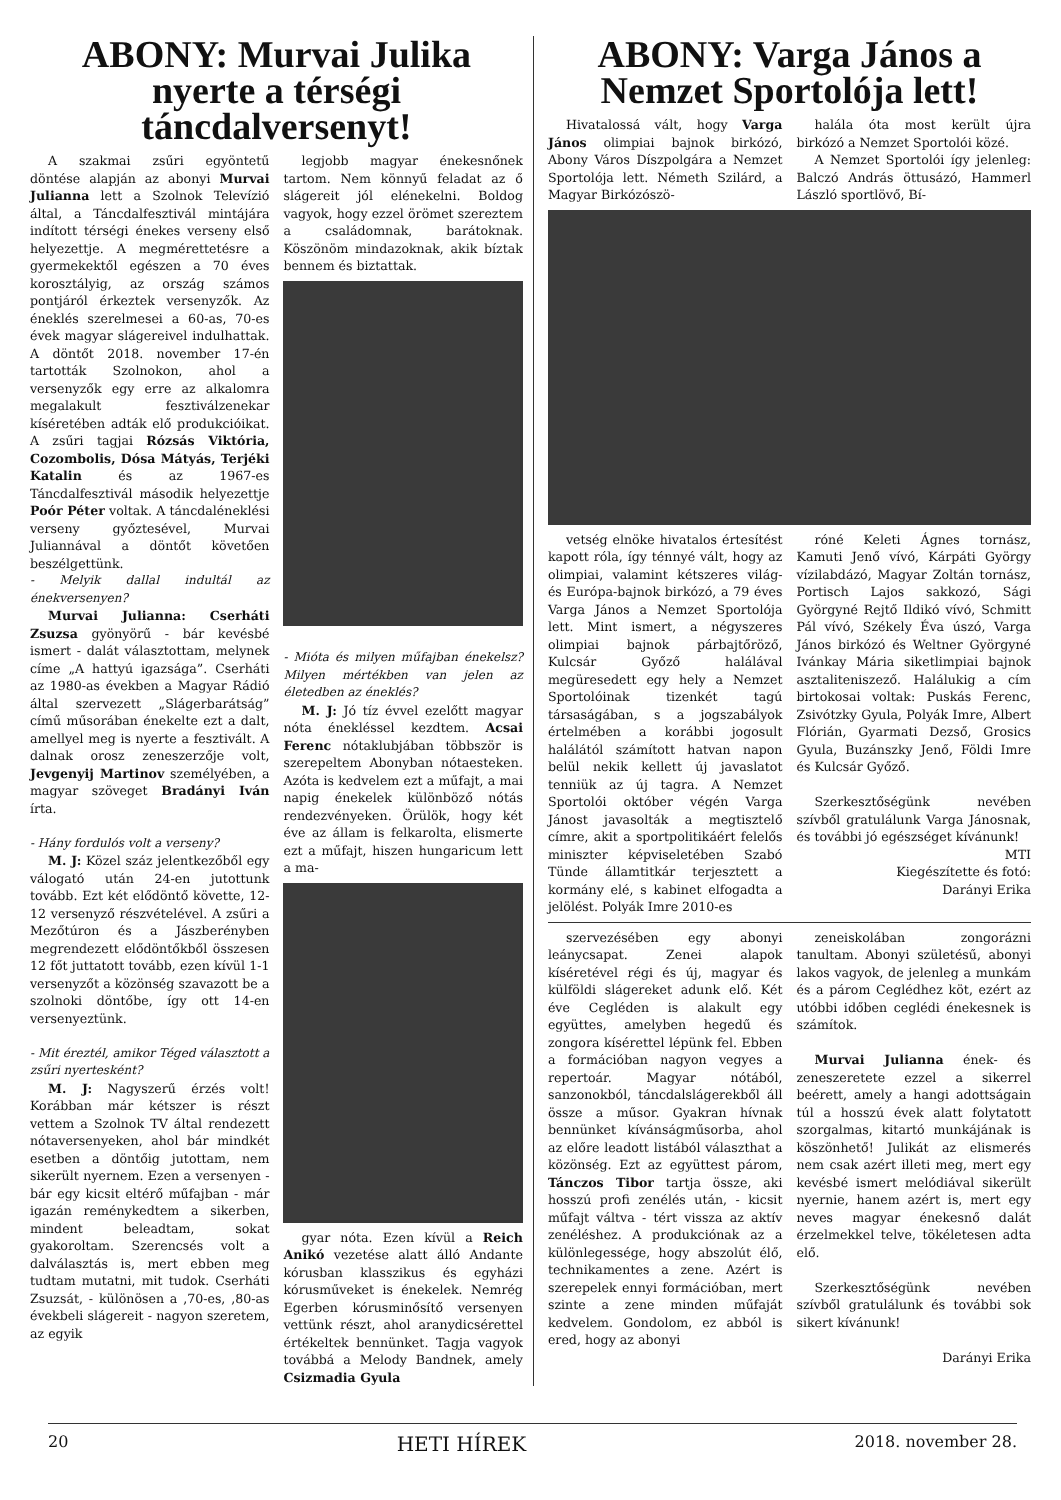ABONY: Murvai Julika nyerte a térségi táncdalversenyt!
A szakmai zsűri egyöntetű döntése alapján az abonyi Murvai Julianna lett a Szolnok Televízió által, a Táncdalfesztivál mintájára indított térségi énekes verseny első helyezettje. A megmérettetésre a gyermekektől egészen a 70 éves korosztályig, az ország számos pontjáról érkeztek versenyzők. Az éneklés szerelmesei a 60-as, 70-es évek magyar slágereivel indulhattak. A döntőt 2018. november 17-én tartották Szolnokon, ahol a versenyzők egy erre az alkalomra megalakult fesztiválzenekar kíséretében adták elő produkcióikat. A zsűri tagjai Rózsás Viktória, Cozombolis, Dósa Mátyás, Terjéki Katalin és az 1967-es Táncdalfesztivál második helyezettje Poór Péter voltak. A táncdaléneklési verseny győztesével, Murvai Juliannával a döntőt követően beszélgettünk.
- Melyik dallal indultál az énekversenyen?
Murvai Julianna: Cserháti Zsuzsa gyönyörű - bár kevésbé ismert - dalát választottam, melynek címe „A hattyú igazsága”. Cserháti az 1980-as években a Magyar Rádió által szervezett „Slágerbarátság” című műsorában énekelte ezt a dalt, amellyel meg is nyerte a fesztivált. A dalnak orosz zeneszerzője volt, Jevgenyij Martinov személyében, a magyar szöveget Bradányi Iván írta.
- Hány fordulós volt a verseny?
M. J: Közel száz jelentkezőből egy válogató után 24-en jutottunk tovább. Ezt két elődöntő követte, 12-12 versenyző részvételével. A zsűri a Mezőtúron és a Jászberényben megrendezett elődöntőkből összesen 12 főt juttatott tovább, ezen kívül 1-1 versenyzőt a közönség szavazott be a szolnoki döntőbe, így ott 14-en versenyeztünk.
- Mit éreztél, amikor Téged választott a zsűri nyertesként?
M. J: Nagyszerű érzés volt! Korábban már kétszer is részt vettem a Szolnok TV által rendezett nótaversenyeken, ahol bár mindkét esetben a döntőig jutottam, nem sikerült nyernem. Ezen a versenyen - bár egy kicsit eltérő műfajban - már igazán reménykedtem a sikerben, mindent beleadtam, sokat gyakoroltam. Szerencsés volt a dalválasztás is, mert ebben meg tudtam mutatni, mit tudok. Cserháti Zsuzsát, - különösen a ,70-es, ,80-as évekbeli slágereit - nagyon szeretem, az egyik
legjobb magyar énekesnőnek tartom. Nem könnyű feladat az ő slágereit jól elénekelni. Boldog vagyok, hogy ezzel örömet szereztem a családomnak, barátoknak. Köszönöm mindazoknak, akik bíztak bennem és biztattak.
- Mióta és milyen műfajban énekelsz? Milyen mértékben van jelen az életedben az éneklés?
M. J: Jó tíz évvel ezelőtt magyar nóta énekléssel kezdtem. Acsai Ferenc nótaklubjában többször is szerepeltem Abonyban nótaesteken. Azóta is kedvelem ezt a műfajt, a mai napig énekelek különböző nótás rendezvényeken. Örülök, hogy két éve az állam is felkarolta, elismerte ezt a műfajt, hiszen hungaricum lett a ma-
gyar nóta. Ezen kívül a Reich Anikó vezetése alatt álló Andante kórusban klasszikus és egyházi kórusműveket is énekelek. Nemrég Egerben kórusminősítő versenyen vettünk részt, ahol aranydicsérettel értékeltek bennünket. Tagja vagyok továbbá a Melody Bandnek, amely Csizmadia Gyula
ABONY: Varga János a Nemzet Sportolója lett!
Hivatalossá vált, hogy Varga János olimpiai bajnok birkózó, Abony Város Díszpolgára a Nemzet Sportolója lett. Németh Szilárd, a Magyar Birkózószö-
halála óta most került újra birkózó a Nemzet Sportolói közé.
A Nemzet Sportolói így jelenleg: Balczó András öttusázó, Hammerl László sportlövő, Bí-
vetség elnöke hivatalos értesítést kapott róla, így ténnyé vált, hogy az olimpiai, valamint kétszeres világ- és Európa-bajnok birkózó, a 79 éves Varga János a Nemzet Sportolója lett. Mint ismert, a négyszeres olimpiai bajnok párbajtőröző, Kulcsár Győző halálával megüresedett egy hely a Nemzet Sportolóinak tizenkét tagú társaságában, s a jogszabályok értelmében a korábbi jogosult halálától számított hatvan napon belül nekik kellett új javaslatot tenniük az új tagra. A Nemzet Sportolói október végén Varga Jánost javasolták a megtisztelő címre, akit a sportpolitikáért felelős miniszter képviseletében Szabó Tünde államtitkár terjesztett a kormány elé, s kabinet elfogadta a jelölést. Polyák Imre 2010-es
róné Keleti Ágnes tornász, Kamuti Jenő vívó, Kárpáti György vízilabdázó, Magyar Zoltán tornász, Portisch Lajos sakkozó, Sági Györgyné Rejtő Ildikó vívó, Schmitt Pál vívó, Székely Éva úszó, Varga János birkózó és Weltner Györgyné Ivánkay Mária siketlimpiai bajnok asztaliteniszező. Halálukig a cím birtokosai voltak: Puskás Ferenc, Zsivótzky Gyula, Polyák Imre, Albert Flórián, Gyarmati Dezső, Grosics Gyula, Buzánszky Jenő, Földi Imre és Kulcsár Győző.
Szerkesztőségünk nevében szívből gratulálunk Varga Jánosnak, és további jó egészséget kívánunk!
MTI
Kiegészítette és fotó:
Darányi Erika
szervezésében egy abonyi leánycsapat. Zenei alapok kíséretével régi és új, magyar és külföldi slágereket adunk elő. Két éve Cegléden is alakult egy együttes, amelyben hegedű és zongora kísérettel lépünk fel. Ebben a formációban nagyon vegyes a repertoár. Magyar nótából, sanzonokból, táncdalslágerekből áll össze a műsor. Gyakran hívnak bennünket kívánságműsorba, ahol az előre leadott listából választhat a közönség. Ezt az együttest párom, Tánczos Tibor tartja össze, aki hosszú profi zenélés után, - kicsit műfajt váltva - tért vissza az aktív zenéléshez. A produkciónak az a különlegessége, hogy abszolút élő, technikamentes a zene. Azért is szerepelek ennyi formációban, mert szinte a zene minden műfaját kedvelem. Gondolom, ez abból is ered, hogy az abonyi
zeneiskolában zongorázni tanultam. Abonyi születésű, abonyi lakos vagyok, de jelenleg a munkám és a párom Ceglédhez köt, ezért az utóbbi időben ceglédi énekesnek is számítok.
Murvai Julianna ének- és zeneszeretete ezzel a sikerrel beérett, amely a hangi adottságain túl a hosszú évek alatt folytatott szorgalmas, kitartó munkájának is köszönhető! Julikát az elismerés nem csak azért illeti meg, mert egy kevésbé ismert melódiával sikerült nyernie, hanem azért is, mert egy neves magyar énekesnő dalát érzelmekkel telve, tökéletesen adta elő.
Szerkesztőségünk nevében szívből gratulálunk és további sok sikert kívánunk!
Darányi Erika
20 HETI HÍREK 2018. november 28.